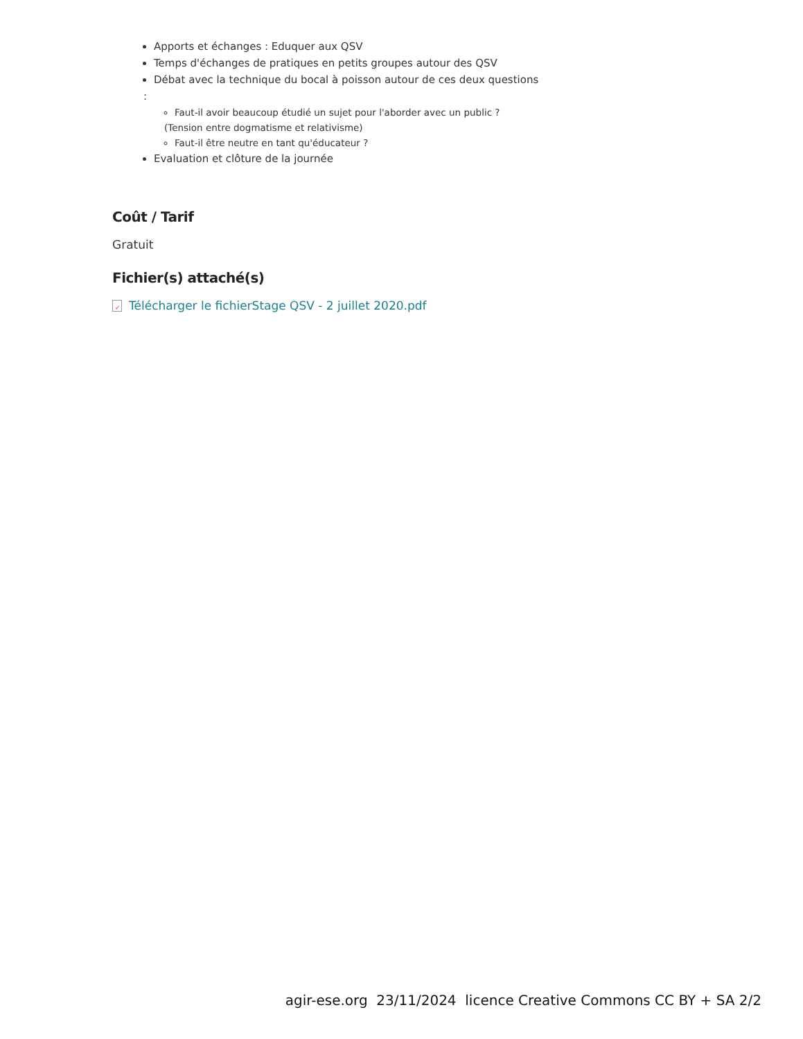Apports et échanges : Eduquer aux QSV
Temps d'échanges de pratiques en petits groupes autour des QSV
Débat avec la technique du bocal à poisson autour de ces deux questions
:
Faut-il avoir beaucoup étudié un sujet pour l'aborder avec un public ?
(Tension entre dogmatisme et relativisme)
Faut-il être neutre en tant qu'éducateur ?
Evaluation et clôture de la journée
Coût / Tarif
Gratuit
Fichier(s) attaché(s)
✓ Télécharger le fichierStage QSV - 2 juillet 2020.pdf
agir-ese.org 23/11/2024 licence Creative Commons CC BY + SA 2/2